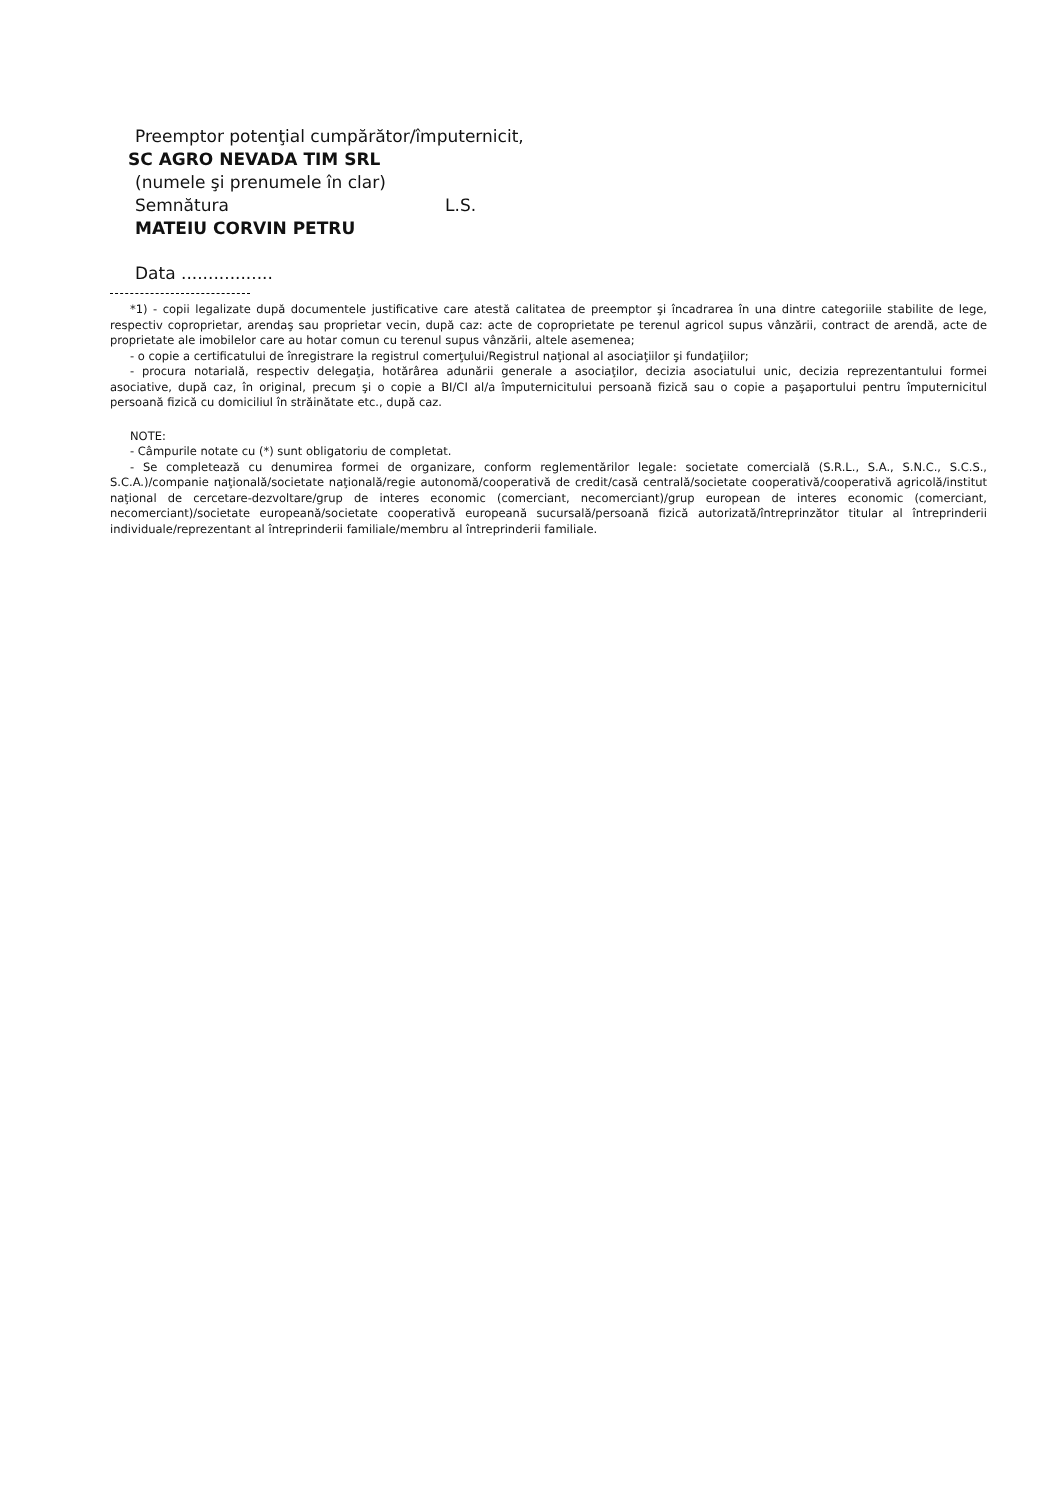Preemptor potenţial cumpărător/împuternicit,
SC AGRO NEVADA TIM SRL
(numele şi prenumele în clar)
Semnătura L.S.
MATEIU CORVIN PETRU
Data .................
*1) - copii legalizate după documentele justificative care atestă calitatea de preemptor şi încadrarea în una dintre categoriile stabilite de lege, respectiv coproprietar, arendaş sau proprietar vecin, după caz: acte de coproprietate pe terenul agricol supus vânzării, contract de arendă, acte de proprietate ale imobilelor care au hotar comun cu terenul supus vânzării, altele asemenea;
- o copie a certificatului de înregistrare la registrul comerţului/Registrul naţional al asociaţiilor şi fundaţiilor;
- procura notarială, respectiv delegaţia, hotărârea adunării generale a asociaţilor, decizia asociatului unic, decizia reprezentantului formei asociative, după caz, în original, precum şi o copie a BI/CI al/a împuternicitului persoană fizică sau o copie a paşaportului pentru împuternicitul persoană fizică cu domiciliul în străinătate etc., după caz.
NOTE:
- Câmpurile notate cu (*) sunt obligatoriu de completat.
- Se completează cu denumirea formei de organizare, conform reglementărilor legale: societate comercială (S.R.L., S.A., S.N.C., S.C.S., S.C.A.)/companie naţională/societate naţională/regie autonomă/cooperativă de credit/casă centrală/societate cooperativă/cooperativă agricolă/institut naţional de cercetare-dezvoltare/grup de interes economic (comerciant, necomerciant)/grup european de interes economic (comerciant, necomerciant)/societate europeană/societate cooperativă europeană sucursală/persoană fizică autorizată/întreprinzător titular al întreprinderii individuale/reprezentant al întreprinderii familiale/membru al întreprinderii familiale.